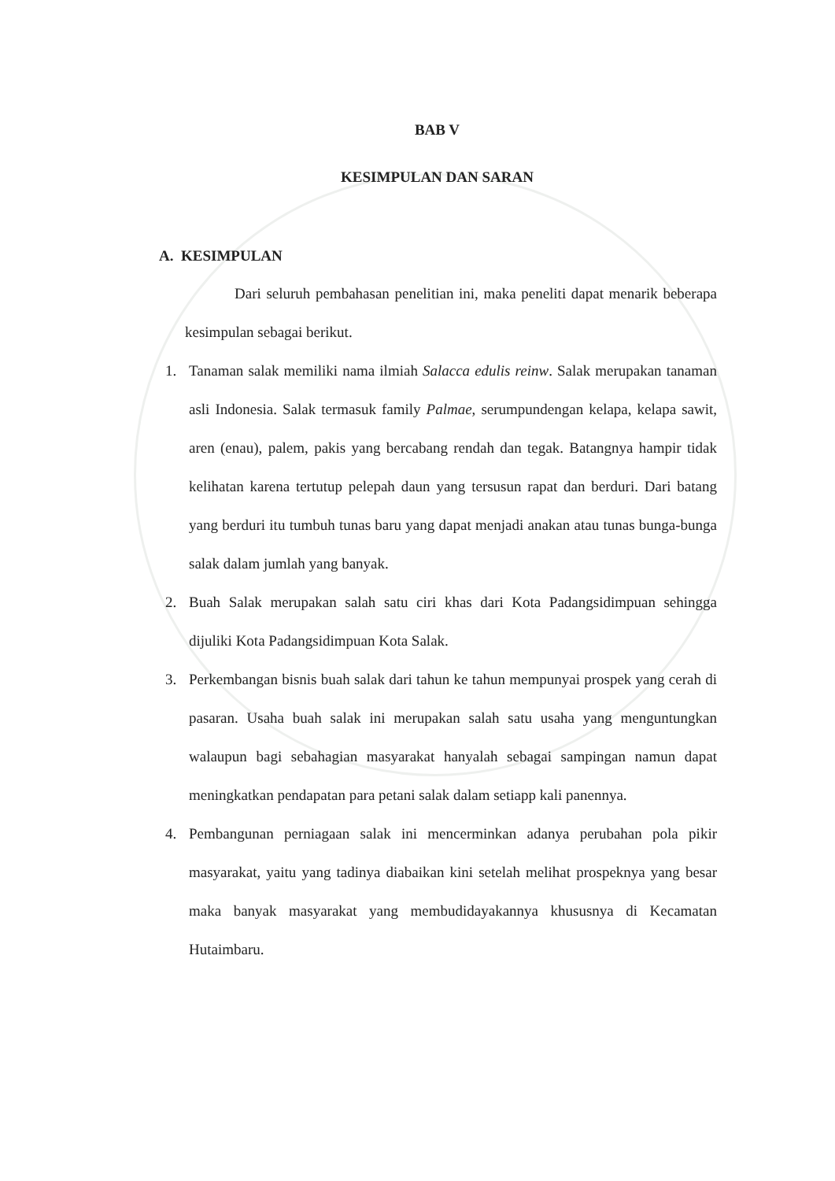BAB V
KESIMPULAN DAN SARAN
A. KESIMPULAN
Dari seluruh pembahasan penelitian ini, maka peneliti dapat menarik beberapa kesimpulan sebagai berikut.
1. Tanaman salak memiliki nama ilmiah Salacca edulis reinw. Salak merupakan tanaman asli Indonesia. Salak termasuk family Palmae, serumpundengan kelapa, kelapa sawit, aren (enau), palem, pakis yang bercabang rendah dan tegak. Batangnya hampir tidak kelihatan karena tertutup pelepah daun yang tersusun rapat dan berduri. Dari batang yang berduri itu tumbuh tunas baru yang dapat menjadi anakan atau tunas bunga-bunga salak dalam jumlah yang banyak.
2. Buah Salak merupakan salah satu ciri khas dari Kota Padangsidimpuan sehingga dijuliki Kota Padangsidimpuan Kota Salak.
3. Perkembangan bisnis buah salak dari tahun ke tahun mempunyai prospek yang cerah di pasaran. Usaha buah salak ini merupakan salah satu usaha yang menguntungkan walaupun bagi sebahagian masyarakat hanyalah sebagai sampingan namun dapat meningkatkan pendapatan para petani salak dalam setiapp kali panennya.
4. Pembangunan perniagaan salak ini mencerminkan adanya perubahan pola pikir masyarakat, yaitu yang tadinya diabaikan kini setelah melihat prospeknya yang besar maka banyak masyarakat yang membudidayakannya khususnya di Kecamatan Hutaimbaru.